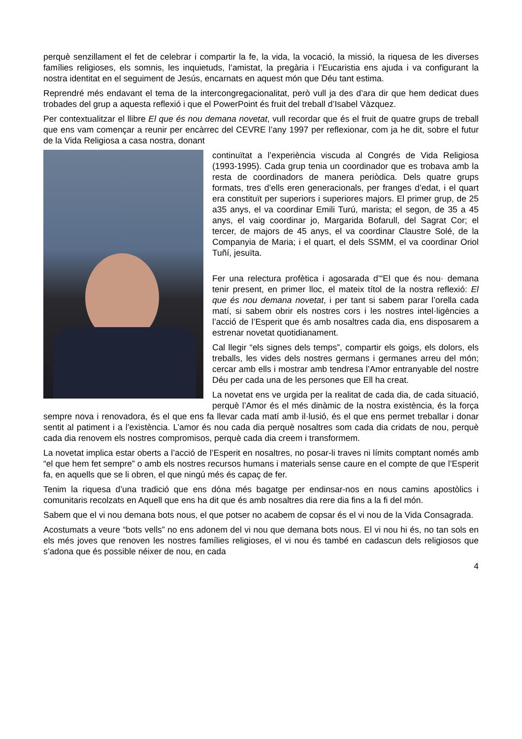perquè senzillament el fet de celebrar i compartir la fe, la vida, la vocació, la missió, la riquesa de les diverses famílies religioses, els somnis, les inquietuds, l’amistat, la pregària i l’Eucaristia ens ajuda i va configurant la nostra identitat en el seguiment de Jesús, encarnats en aquest món que Déu tant estima.
Reprendré més endavant el tema de la intercongregacionalitat, però vull ja des d’ara dir que hem dedicat dues trobades del grup a aquesta reflexió i que el PowerPoint és fruit del treball d’Isabel Vàzquez.
Per contextualitzar el llibre El que és nou demana novetat, vull recordar que és el fruit de quatre grups de treball que ens vam començar a reunir per encàrrec del CEVRE l’any 1997 per reflexionar, com ja he dit, sobre el futur de la Vida Religiosa a casa nostra, donant
continuïtat a l’experiència viscuda al Congrés de Vida Religiosa (1993-1995). Cada grup tenia un coordinador que es trobava amb la resta de coordinadors de manera periòdica. Dels quatre grups formats, tres d’ells eren generacionals, per franges d’edat, i el quart era constituït per superiors i superiores majors. El primer grup, de 25 a35 anys, el va coordinar Emili Turú, marista; el segon, de 35 a 45 anys, el vaig coordinar jo, Margarida Bofarull, del Sagrat Cor; el tercer, de majors de 45 anys, el va coordinar Claustre Solé, de la Companyia de Maria; i el quart, el dels SSMM, el va coordinar Oriol Tuñí, jesuïta.
Fer una relectura profètica i agosarada d’“El que és nou· demana tenir present, en primer lloc, el mateix títol de la nostra reflexió: El que és nou demana novetat, i per tant si sabem parar l’orella cada matí, si sabem obrir els nostres cors i les nostres intel·ligències a l’acció de l’Esperit que és amb nosaltres cada dia, ens disposarem a estrenar novetat quotidianament.
Cal llegir “els signes dels temps”, compartir els goigs, els dolors, els treballs, les vides dels nostres germans i germanes arreu del món; cercar amb ells i mostrar amb tendresa l’Amor entranyable del nostre Déu per cada una de les persones que Ell ha creat.
La novetat ens ve urgida per la realitat de cada dia, de cada situació, perquè l’Amor és el més dinàmic de la nostra existència, és la força sempre nova i renovadora, és el que ens fa llevar cada matí amb il·lusió, és el que ens permet treballar i donar sentit al patiment i a l’existència. L’amor és nou cada dia perquè nosaltres som cada dia cridats de nou, perquè cada dia renovem els nostres compromisos, perquè cada dia creem i transformem.
La novetat implica estar oberts a l’acció de l’Esperit en nosaltres, no posar-li traves ni límits comptant només amb “el que hem fet sempre” o amb els nostres recursos humans i materials sense caure en el compte de que l’Esperit fa, en aquells que se li obren, el que ningú més és capaç de fer.
Tenim la riquesa d’una tradició que ens dóna més bagatge per endinsar-nos en nous camins apostòlics i comunitaris recolzats en Aquell que ens ha dit que és amb nosaltres dia rere dia fins a la fi del món.
Sabem que el vi nou demana bots nous, el que potser no acabem de copsar és el vi nou de la Vida Consagrada.
Acostumats a veure “bots vells” no ens adonem del vi nou que demana bots nous. El vi nou hi és, no tan sols en els més joves que renoven les nostres famílies religioses, el vi nou és també en cadascun dels religiosos que s’adona que és possible néixer de nou, en cada
4